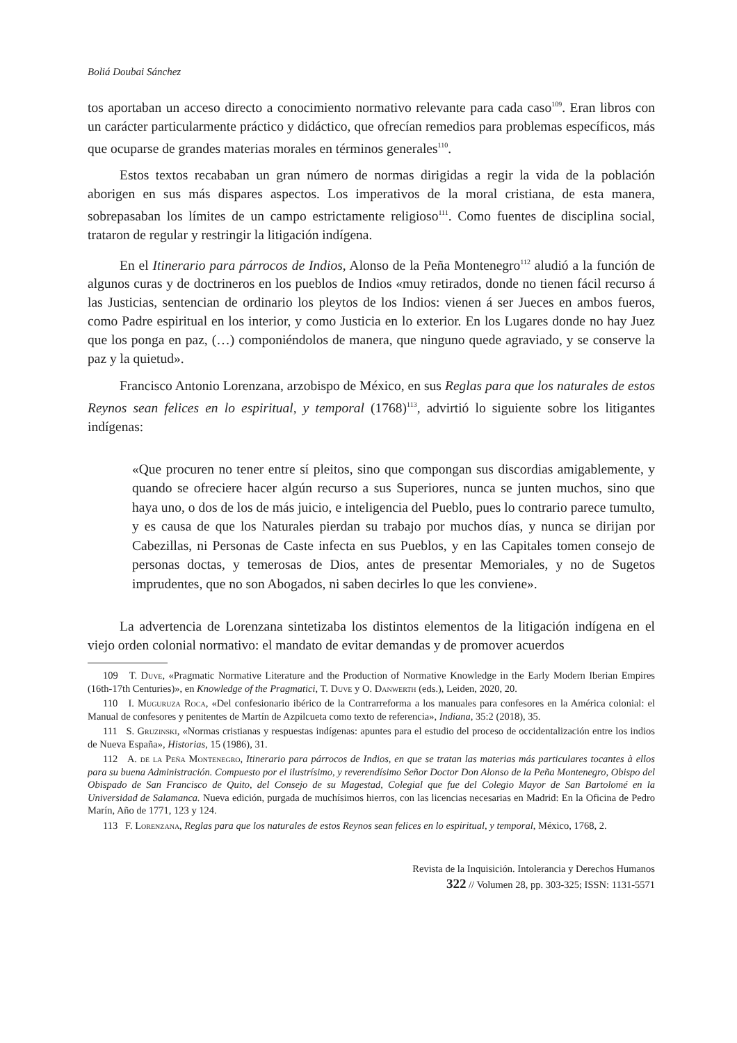Boliá Doubai Sánchez
tos aportaban un acceso directo a conocimiento normativo relevante para cada caso<sup>109</sup>. Eran libros con un carácter particularmente práctico y didáctico, que ofrecían remedios para problemas específicos, más que ocuparse de grandes materias morales en términos generales<sup>110</sup>.
Estos textos recababan un gran número de normas dirigidas a regir la vida de la población aborigen en sus más dispares aspectos. Los imperativos de la moral cristiana, de esta manera, sobrepasaban los límites de un campo estrictamente religioso<sup>111</sup>. Como fuentes de disciplina social, trataron de regular y restringir la litigación indígena.
En el Itinerario para párrocos de Indios, Alonso de la Peña Montenegro<sup>112</sup> aludió a la función de algunos curas y de doctrineros en los pueblos de Indios «muy retirados, donde no tienen fácil recurso á las Justicias, sentencian de ordinario los pleytos de los Indios: vienen á ser Jueces en ambos fueros, como Padre espiritual en los interior, y como Justicia en lo exterior. En los Lugares donde no hay Juez que los ponga en paz, (…) componiéndolos de manera, que ninguno quede agraviado, y se conserve la paz y la quietud».
Francisco Antonio Lorenzana, arzobispo de México, en sus Reglas para que los naturales de estos Reynos sean felices en lo espiritual, y temporal (1768)<sup>113</sup>, advirtió lo siguiente sobre los litigantes indígenas:
«Que procuren no tener entre sí pleitos, sino que compongan sus discordias amigablemente, y quando se ofreciere hacer algún recurso a sus Superiores, nunca se junten muchos, sino que haya uno, o dos de los de más juicio, e inteligencia del Pueblo, pues lo contrario parece tumulto, y es causa de que los Naturales pierdan su trabajo por muchos días, y nunca se dirijan por Cabezillas, ni Personas de Caste infecta en sus Pueblos, y en las Capitales tomen consejo de personas doctas, y temerosas de Dios, antes de presentar Memoriales, y no de Sugetos imprudentes, que no son Abogados, ni saben decirles lo que les conviene».
La advertencia de Lorenzana sintetizaba los distintos elementos de la litigación indígena en el viejo orden colonial normativo: el mandato de evitar demandas y de promover acuerdos
109 T. Duve, «Pragmatic Normative Literature and the Production of Normative Knowledge in the Early Modern Iberian Empires (16th-17th Centuries)», en Knowledge of the Pragmatici, T. Duve y O. Danwerth (eds.), Leiden, 2020, 20.
110 I. Muguruza Roca, «Del confesionario ibérico de la Contrarreforma a los manuales para confesores en la América colonial: el Manual de confesores y penitentes de Martín de Azpilcueta como texto de referencia», Indiana, 35:2 (2018), 35.
111 S. Gruzinski, «Normas cristianas y respuestas indígenas: apuntes para el estudio del proceso de occidentalización entre los indios de Nueva España», Historias, 15 (1986), 31.
112 A. de la Peña Montenegro, Itinerario para párrocos de Indios, en que se tratan las materias más particulares tocantes à ellos para su buena Administración. Compuesto por el ilustrísimo, y reverendísimo Señor Doctor Don Alonso de la Peña Montenegro, Obispo del Obispado de San Francisco de Quito, del Consejo de su Magestad, Colegial que fue del Colegio Mayor de San Bartolomé en la Universidad de Salamanca. Nueva edición, purgada de muchísimos hierros, con las licencias necesarias en Madrid: En la Oficina de Pedro Marín, Año de 1771, 123 y 124.
113 F. Lorenzana, Reglas para que los naturales de estos Reynos sean felices en lo espiritual, y temporal, México, 1768, 2.
Revista de la Inquisición. Intolerancia y Derechos Humanos
322 // Volumen 28, pp. 303-325; ISSN: 1131-5571